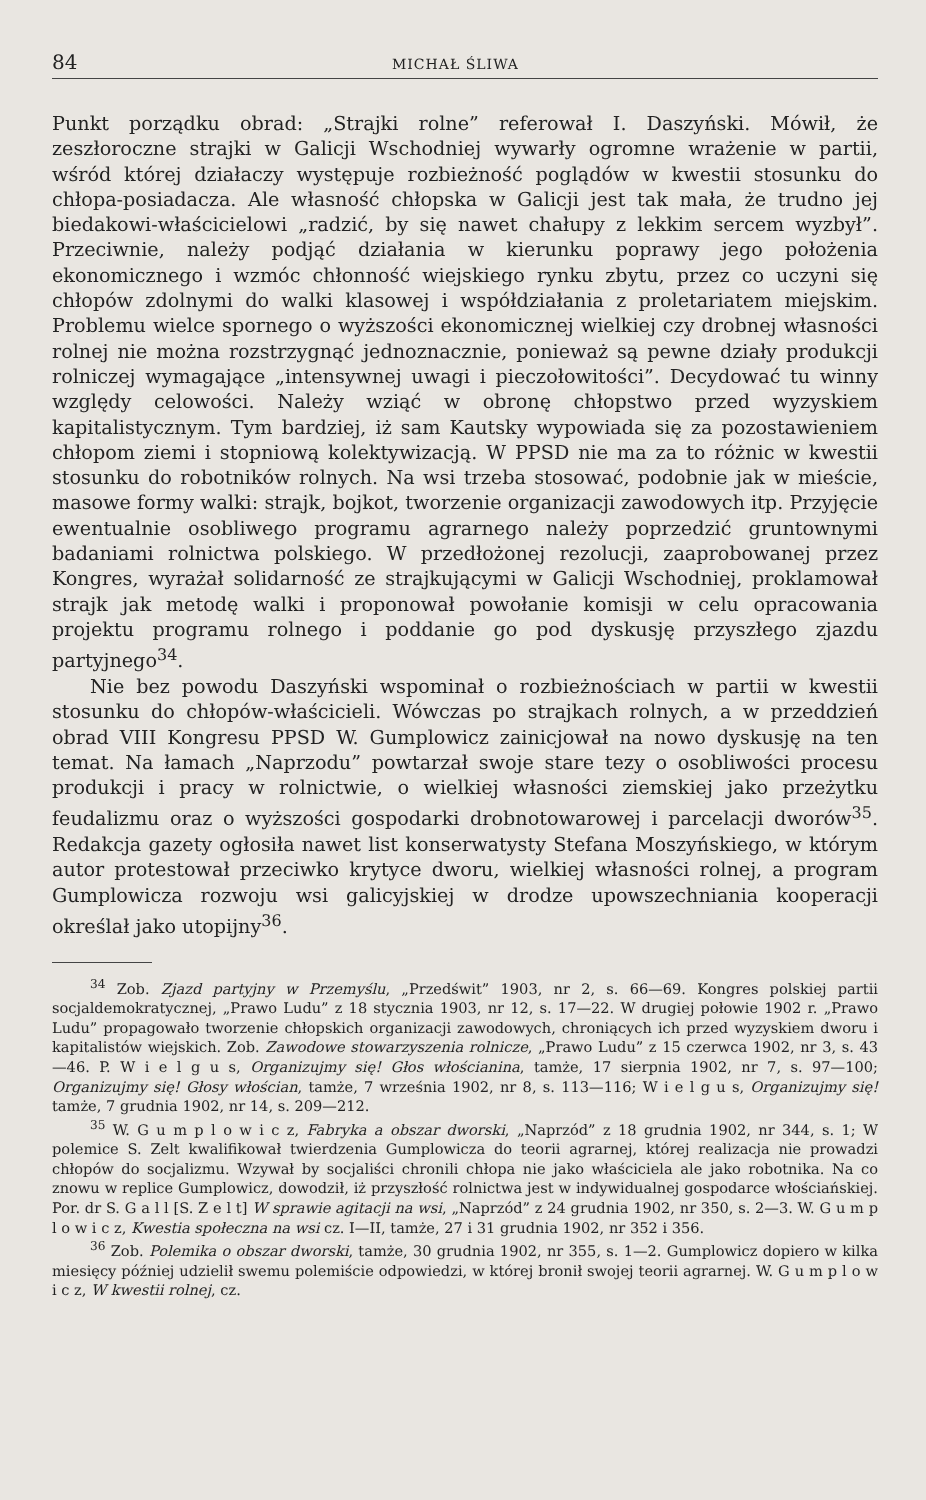84 MICHAŁ ŚLIWA
Punkt porządku obrad: „Strajki rolne” referował I. Daszyński. Mówił, że zeszłoroczne strajki w Galicji Wschodniej wywarły ogromne wrażenie w partii, wśród której działaczy występuje rozbieżność poglądów w kwestii stosunku do chłopa-posiadacza. Ale własność chłopska w Galicji jest tak mała, że trudno jej biedakowi-właścicielowi „radzić, by się nawet chałupy z lekkim sercem wyzbył”. Przeciwnie, należy podjąć działania w kierunku poprawy jego położenia ekonomicznego i wzmóc chłonność wiejskiego rynku zbytu, przez co uczyni się chłopów zdolnymi do walki klasowej i współdziałania z proletariatem miejskim. Problemu wielce spornego o wyższości ekonomicznej wielkiej czy drobnej własności rolnej nie można rozstrzygnąć jednoznacznie, ponieważ są pewne działy produkcji rolniczej wymagające „intensywnej uwagi i pieczołowitości”. Decydować tu winny względy celowości. Należy wziąć w obronę chłopstwo przed wyzyskiem kapitalistycznym. Tym bardziej, iż sam Kautsky wypowiada się za pozostawieniem chłopom ziemi i stopniową kolektywizacją. W PPSD nie ma za to różnic w kwestii stosunku do robotników rolnych. Na wsi trzeba stosować, podobnie jak w mieście, masowe formy walki: strajk, bojkot, tworzenie organizacji zawodowych itp. Przyjęcie ewentualnie osobliwego programu agrarnego należy poprzedzić gruntownymi badaniami rolnictwa polskiego. W przedłożonej rezolucji, zaaprobowanej przez Kongres, wyrażał solidarność ze strajkującymi w Galicji Wschodniej, proklamował strajk jak metodę walki i proponował powołanie komisji w celu opracowania projektu programu rolnego i poddanie go pod dyskusję przyszłego zjazdu partyjnego<sup>34</sup>.
Nie bez powodu Daszyński wspominał o rozbieżnościach w partii w kwestii stosunku do chłopów-właścicieli. Wówczas po strajkach rolnych, a w przeddzień obrad VIII Kongresu PPSD W. Gumplowicz zainicjował na nowo dyskusję na ten temat. Na łamach „Naprzodu” powtarzał swoje stare tezy o osobliwości procesu produkcji i pracy w rolnictwie, o wielkiej własności ziemskiej jako przeżytku feudalizmu oraz o wyższości gospodarki drobnotowarowej i parcelacji dworów<sup>35</sup>. Redakcja gazety ogłosiła nawet list konserwatysty Stefana Moszyńskiego, w którym autor protestował przeciwko krytyce dworu, wielkiej własności rolnej, a program Gumplowicza rozwoju wsi galicyjskiej w drodze upowszechniania kooperacji określał jako utopijny<sup>36</sup>.
<sup>34</sup> Zob. Zjazd partyjny w Przemyślu, „Przedświt” 1903, nr 2, s. 66—69. Kongres polskiej partii socjaldemokratycznej, „Prawo Ludu” z 18 stycznia 1903, nr 12, s. 17—22. W drugiej połowie 1902 r. „Prawo Ludu” propagowało tworzenie chłopskich organizacji zawodowych, chroniących ich przed wyzyskiem dworu i kapitalistów wiejskich. Zob. Zawodowe stowarzyszenia rolnicze, „Prawo Ludu” z 15 czerwca 1902, nr 3, s. 43—46. P. W i e l g u s, Organizujmy się! Głos włościanina, tamże, 17 sierpnia 1902, nr 7, s. 97—100; Organizujmy się! Głosy włościan, tamże, 7 września 1902, nr 8, s. 113—116; W i e l g u s, Organizujmy się! tamże, 7 grudnia 1902, nr 14, s. 209—212.
<sup>35</sup> W. G u m p l o w i c z, Fabryka a obszar dworski, „Naprzód” z 18 grudnia 1902, nr 344, s. 1; W polemice S. Zelt kwalifikował twierdzenia Gumplowicza do teorii agrarnej, której realizacja nie prowadzi chłopów do socjalizmu. Wzywał by socjaliści chronili chłopa nie jako właściciela ale jako robotnika. Na co znowu w replice Gumplowicz, dowodził, iż przyszłość rolnictwa jest w indywidualnej gospodarce włościańskiej. Por. dr S. G a l l [S. Z e l t] W sprawie agitacji na wsi, „Naprzód” z 24 grudnia 1902, nr 350, s. 2—3. W. G u m p l o w i c z, Kwestia społeczna na wsi cz. I—II, tamże, 27 i 31 grudnia 1902, nr 352 i 356.
<sup>36</sup> Zob. Polemika o obszar dworski, tamże, 30 grudnia 1902, nr 355, s. 1—2. Gumplowicz dopiero w kilka miesięcy później udzielił swemu polemiście odpowiedzi, w której bronił swojej teorii agrarnej. W. G u m p l o w i c z, W kwestii rolnej, cz.